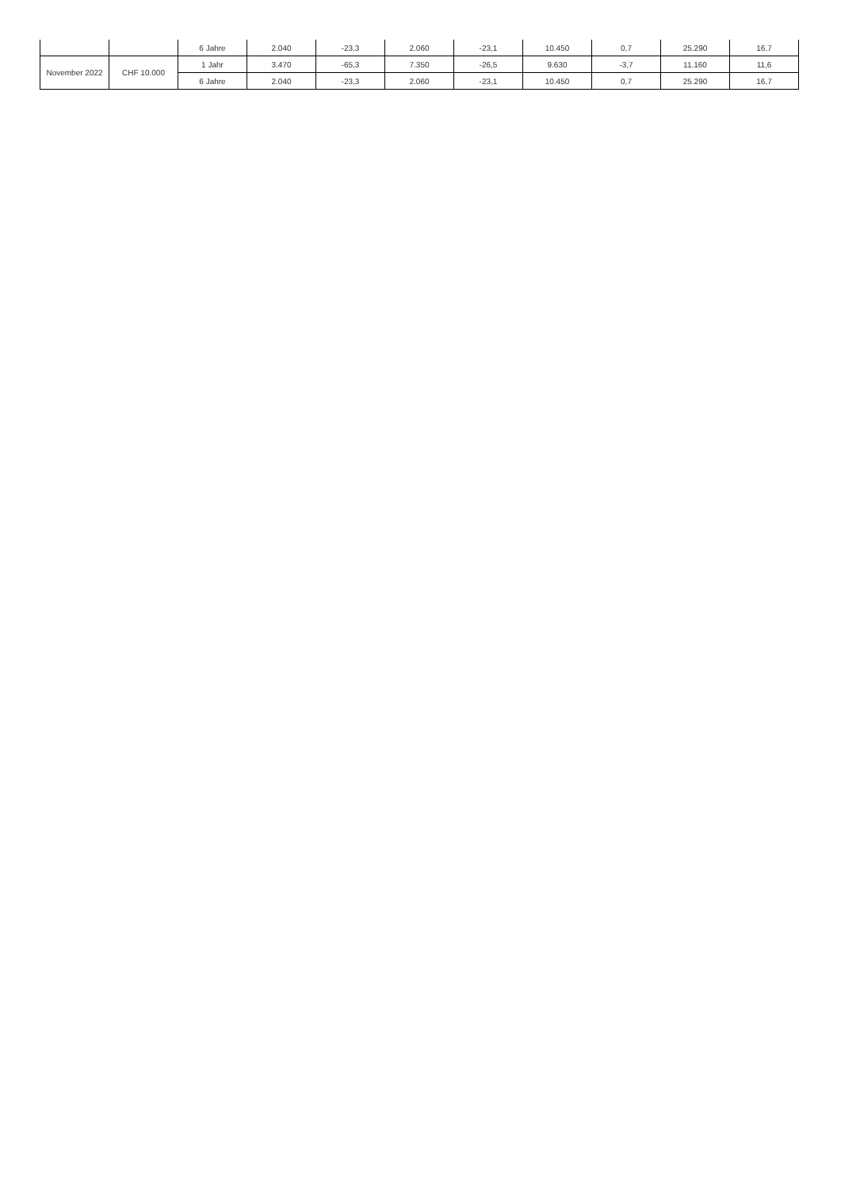| | | 6 Jahre | 2.040 | -23,3 | 2.060 | -23,1 | 10.450 | 0,7 | 25.290 | 16,7 |
| November 2022 | CHF 10.000 | 1 Jahr | 3.470 | -65,3 | 7.350 | -26,5 | 9.630 | -3,7 | 11.160 | 11,6 |
| | | 6 Jahre | 2.040 | -23,3 | 2.060 | -23,1 | 10.450 | 0,7 | 25.290 | 16,7 |